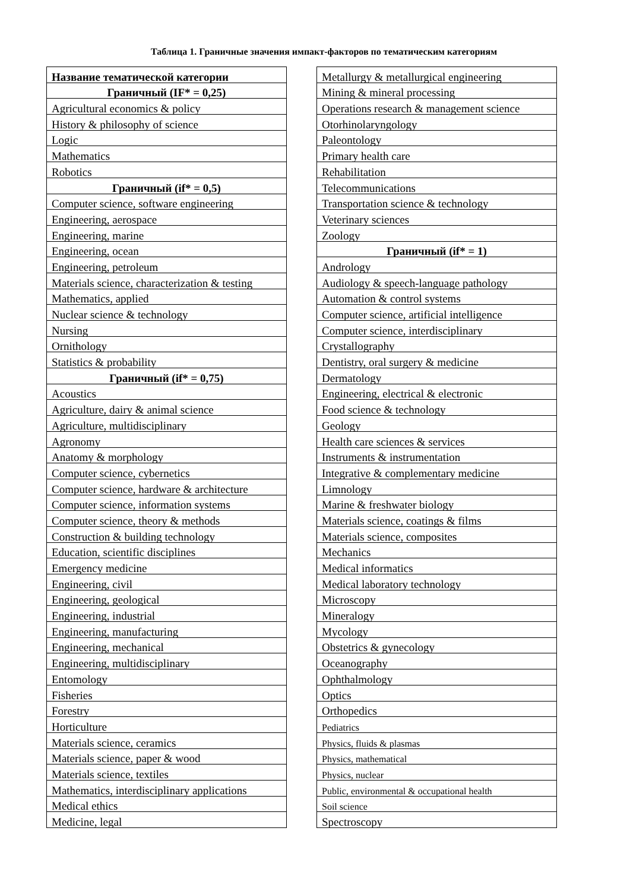Таблица 1. Граничные значения импакт-факторов по тематическим категориям
| Название тематической категории |
| --- |
| Граничный (IF* = 0,25) |
| Agricultural economics & policy |
| History & philosophy of science |
| Logic |
| Mathematics |
| Robotics |
| Граничный (if* = 0,5) |
| Computer science, software engineering |
| Engineering, aerospace |
| Engineering, marine |
| Engineering, ocean |
| Engineering, petroleum |
| Materials science, characterization & testing |
| Mathematics, applied |
| Nuclear science & technology |
| Nursing |
| Ornithology |
| Statistics & probability |
| Граничный (if* = 0,75) |
| Acoustics |
| Agriculture, dairy & animal science |
| Agriculture, multidisciplinary |
| Agronomy |
| Anatomy & morphology |
| Computer science, cybernetics |
| Computer science, hardware & architecture |
| Computer science, information systems |
| Computer science, theory & methods |
| Construction & building technology |
| Education, scientific disciplines |
| Emergency medicine |
| Engineering, civil |
| Engineering, geological |
| Engineering, industrial |
| Engineering, manufacturing |
| Engineering, mechanical |
| Engineering, multidisciplinary |
| Entomology |
| Fisheries |
| Forestry |
| Horticulture |
| Materials science, ceramics |
| Materials science, paper & wood |
| Materials science, textiles |
| Mathematics, interdisciplinary applications |
| Medical ethics |
| Medicine, legal |
| Metallurgy & metallurgical engineering |
| Mining & mineral processing |
| Operations research & management science |
| Otorhinolaryngology |
| Paleontology |
| Primary health care |
| Rehabilitation |
| Telecommunications |
| Transportation science & technology |
| Veterinary sciences |
| Zoology |
| Граничный (if* = 1) |
| Andrology |
| Audiology & speech-language pathology |
| Automation & control systems |
| Computer science, artificial intelligence |
| Computer science, interdisciplinary |
| Crystallography |
| Dentistry, oral surgery & medicine |
| Dermatology |
| Engineering, electrical & electronic |
| Food science & technology |
| Geology |
| Health care sciences & services |
| Instruments & instrumentation |
| Integrative & complementary medicine |
| Limnology |
| Marine & freshwater biology |
| Materials science, coatings & films |
| Materials science, composites |
| Mechanics |
| Medical informatics |
| Medical laboratory technology |
| Microscopy |
| Mineralogy |
| Mycology |
| Obstetrics & gynecology |
| Oceanography |
| Ophthalmology |
| Optics |
| Orthopedics |
| Pediatrics |
| Physics, fluids & plasmas |
| Physics, mathematical |
| Physics, nuclear |
| Public, environmental & occupational health |
| Soil science |
| Spectroscopy |